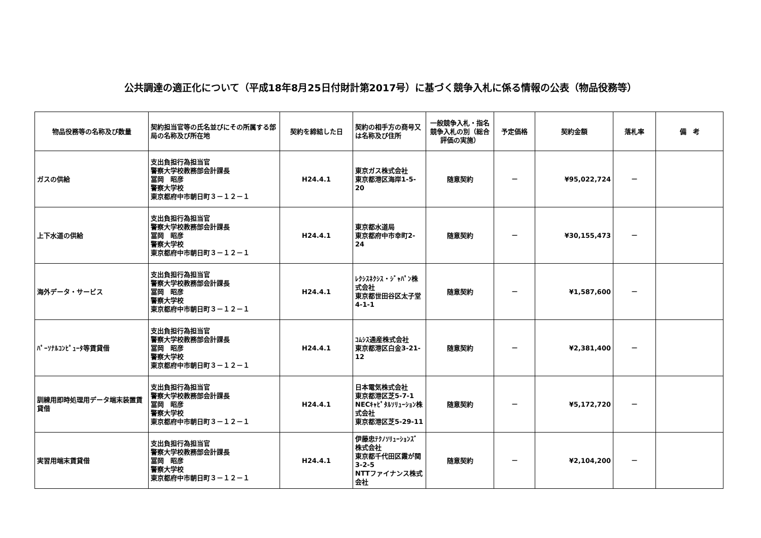公共調達の適正化について（平成18年8月25日付財計第2017号）に基づく競争入札に係る情報の公表（物品役務等）
| 物品役務等の名称及び数量 | 契約担当官等の氏名並びにその所属する部局の名称及び所在地 | 契約を締結した日 | 契約の相手方の商号又は名称及び住所 | 一般競争入札・指名競争入札の別（総合評価の実施） | 予定価格 | 契約金額 | 落札率 | 備 考 |
| --- | --- | --- | --- | --- | --- | --- | --- | --- |
| ガスの供給 | 支出負担行為担当官 警察大学校教務部会計課長 冨岡 昭彦 警察大学校 東京都府中市朝日町３－１２－１ | H24.4.1 | 東京ガス株式会社 東京都港区海岸1-5-20 | 随意契約 | － | ¥95,022,724 | － | |
| 上下水道の供給 | 支出負担行為担当官 警察大学校教務部会計課長 冨岡 昭彦 警察大学校 東京都府中市朝日町３－１２－１ | H24.4.1 | 東京都水道局 東京都府中市幸町2-24 | 随意契約 | － | ¥30,155,473 | － | |
| 海外データ・サービス | 支出負担行為担当官 警察大学校教務部会計課長 冨岡 昭彦 警察大学校 東京都府中市朝日町３－１２－１ | H24.4.1 | ﾚｸｼｽﾈｸｼｽ・ｼﾞｬﾊﾟﾝ株式会社 東京都世田谷区太子堂4-1-1 | 随意契約 | － | ¥1,587,600 | － | |
| ﾊﾟｰｿﾅﾙｺﾝﾋﾟｭｰﾀ等賃貸借 | 支出負担行為担当官 警察大学校教務部会計課長 冨岡 昭彦 警察大学校 東京都府中市朝日町３－１２－１ | H24.4.1 | ｺﾑｼｽ通産株式会社 東京都港区白金3-21-12 | 随意契約 | － | ¥2,381,400 | － | |
| 訓練用即時処理用データ端末装置賃貸借 | 支出負担行為担当官 警察大学校教務部会計課長 冨岡 昭彦 警察大学校 東京都府中市朝日町３－１２－１ | H24.4.1 | 日本電気株式会社 東京都港区芝5-7-1 NECｷｬﾋﾟﾀﾙｿﾘｭｰｼｮﾝ株式会社 東京都港区芝5-29-11 | 随意契約 | － | ¥5,172,720 | － | |
| 実習用端末賃貸借 | 支出負担行為担当官 警察大学校教務部会計課長 冨岡 昭彦 警察大学校 東京都府中市朝日町３－１２－１ | H24.4.1 | 伊藤忠ﾃｸﾉｿﾘｭｰｼｮﾝｽﾞ株式会社 東京都千代田区霞が関3-2-5 NTTファイナンス株式会社 | 随意契約 | － | ¥2,104,200 | － | |